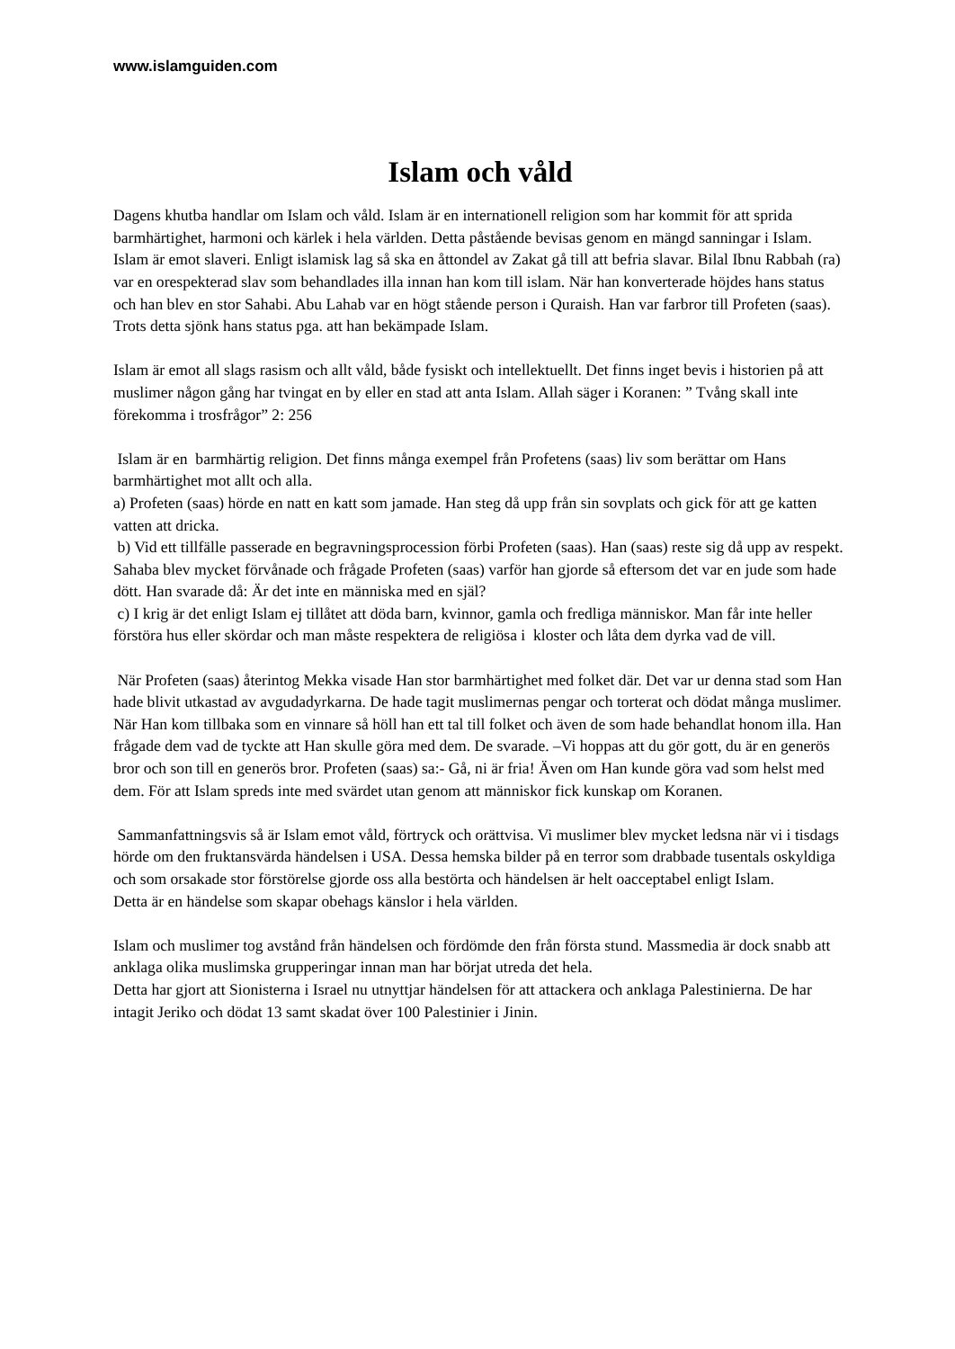www.islamguiden.com
Islam och våld
Dagens khutba handlar om Islam och våld. Islam är en internationell religion som har kommit för att sprida barmhärtighet, harmoni och kärlek i hela världen. Detta påstående bevisas genom en mängd sanningar i Islam.
Islam är emot slaveri. Enligt islamisk lag så ska en åttondel av Zakat gå till att befria slavar. Bilal Ibnu Rabbah (ra) var en orespekterad slav som behandlades illa innan han kom till islam. När han konverterade höjdes hans status och han blev en stor Sahabi. Abu Lahab var en högt stående person i Quraish. Han var farbror till Profeten (saas). Trots detta sjönk hans status pga. att han bekämpade Islam.
Islam är emot all slags rasism och allt våld, både fysiskt och intellektuellt. Det finns inget bevis i historien på att muslimer någon gång har tvingat en by eller en stad att anta Islam. Allah säger i Koranen: ” Tvång skall inte förekomma i trosfrågor” 2: 256
Islam är en barmhärtig religion. Det finns många exempel från Profetens (saas) liv som berättar om Hans barmhärtighet mot allt och alla.
a) Profeten (saas) hörde en natt en katt som jamade. Han steg då upp från sin sovplats och gick för att ge katten vatten att dricka.
b) Vid ett tillfälle passerade en begravningsprocession förbi Profeten (saas). Han (saas) reste sig då upp av respekt. Sahaba blev mycket förvånade och frågade Profeten (saas) varför han gjorde så eftersom det var en jude som hade dött. Han svarade då: Är det inte en människa med en själ?
c) I krig är det enligt Islam ej tillåtet att döda barn, kvinnor, gamla och fredliga människor. Man får inte heller förstöra hus eller skördar och man måste respektera de religiösa i kloster och låta dem dyrka vad de vill.
När Profeten (saas) återintog Mekka visade Han stor barmhärtighet med folket där. Det var ur denna stad som Han hade blivit utkastad av avgudadyrkarna. De hade tagit muslimernas pengar och torterat och dödat många muslimer. När Han kom tillbaka som en vinnare så höll han ett tal till folket och även de som hade behandlat honom illa. Han frågade dem vad de tyckte att Han skulle göra med dem. De svarade. –Vi hoppas att du gör gott, du är en generös bror och son till en generös bror. Profeten (saas) sa:- Gå, ni är fria! Även om Han kunde göra vad som helst med dem. För att Islam spreds inte med svärdet utan genom att människor fick kunskap om Koranen.
Sammanfattningsvis så är Islam emot våld, förtryck och orättvisa. Vi muslimer blev mycket ledsna när vi i tisdags hörde om den fruktansvärda händelsen i USA. Dessa hemska bilder på en terror som drabbade tusentals oskyldiga och som orsakade stor förstörelse gjorde oss alla bestörta och händelsen är helt oacceptabel enligt Islam.
Detta är en händelse som skapar obehags känslor i hela världen.
Islam och muslimer tog avstånd från händelsen och fördömde den från första stund. Massmedia är dock snabb att anklaga olika muslimska grupperingar innan man har börjat utreda det hela.
Detta har gjort att Sionisterna i Israel nu utnyttjar händelsen för att attackera och anklaga Palestinierna. De har intagit Jeriko och dödat 13 samt skadat över 100 Palestinier i Jinin.